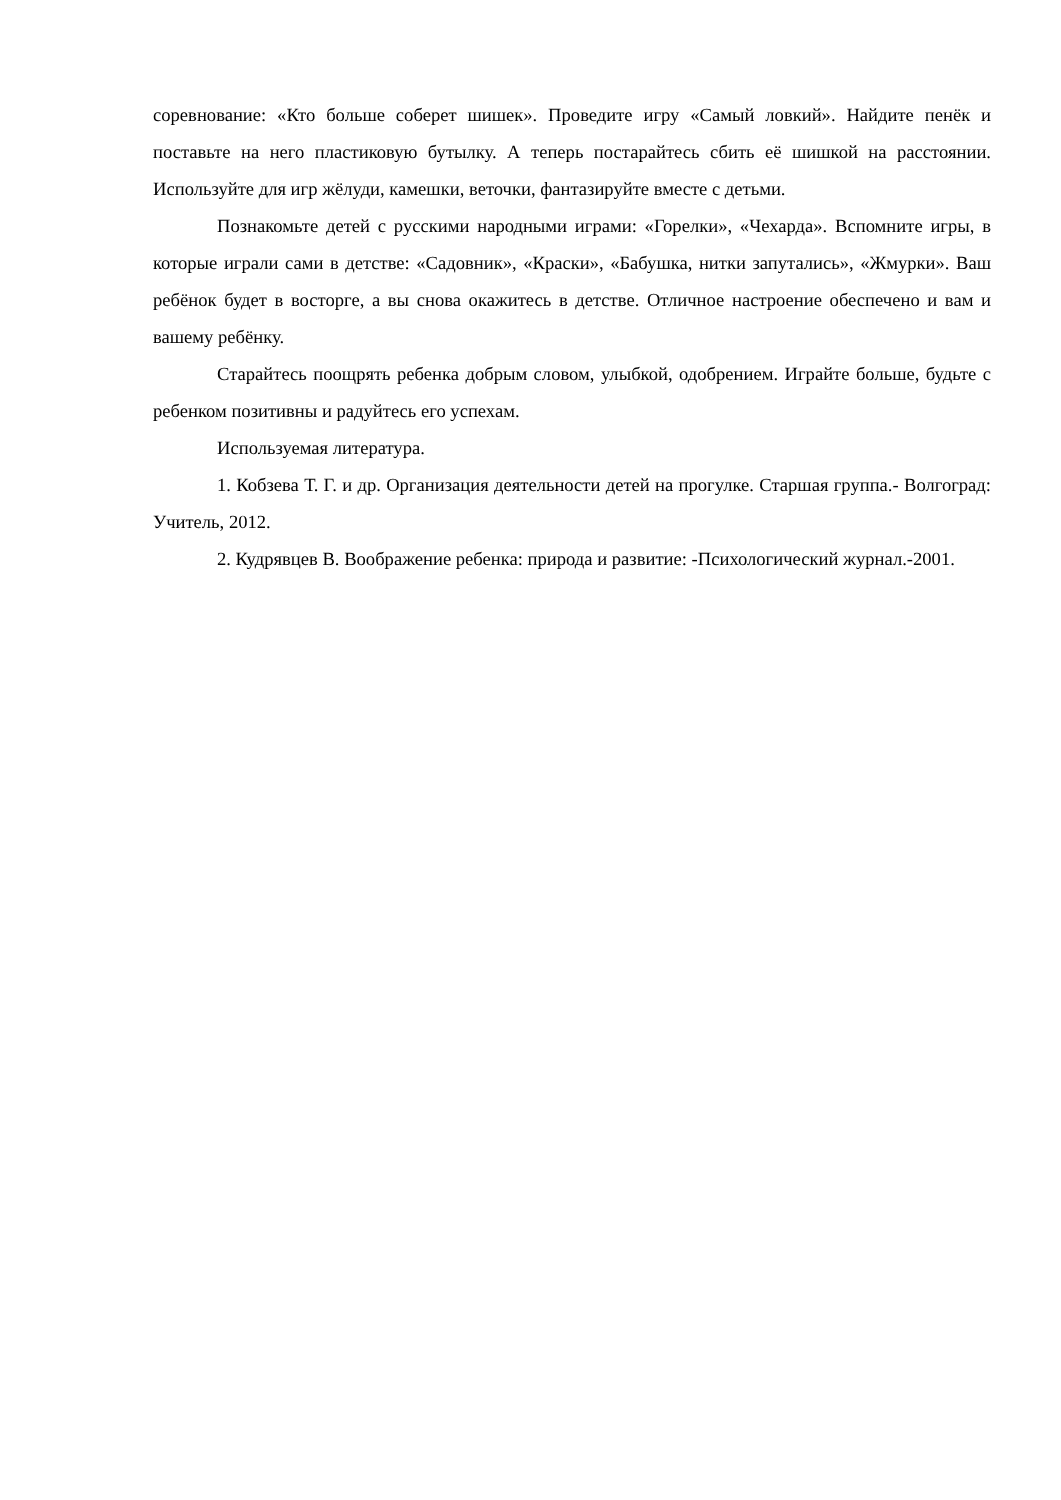соревнование: «Кто больше соберет шишек». Проведите игру «Самый ловкий». Найдите пенёк и поставьте на него пластиковую бутылку. А теперь постарайтесь сбить её шишкой на расстоянии. Используйте для игр жёлуди, камешки, веточки, фантазируйте вместе с детьми.
Познакомьте детей с русскими народными играми: «Горелки», «Чехарда». Вспомните игры, в которые играли сами в детстве: «Садовник», «Краски», «Бабушка, нитки запутались», «Жмурки». Ваш ребёнок будет в восторге, а вы снова окажитесь в детстве. Отличное настроение обеспечено и вам и вашему ребёнку.
Старайтесь поощрять ребенка добрым словом, улыбкой, одобрением. Играйте больше, будьте с ребенком позитивны и радуйтесь его успехам.
Используемая литература.
1. Кобзева Т. Г. и др. Организация деятельности детей на прогулке. Старшая группа.- Волгоград: Учитель, 2012.
2. Кудрявцев В. Воображение ребенка: природа и развитие: -Психологический журнал.-2001.